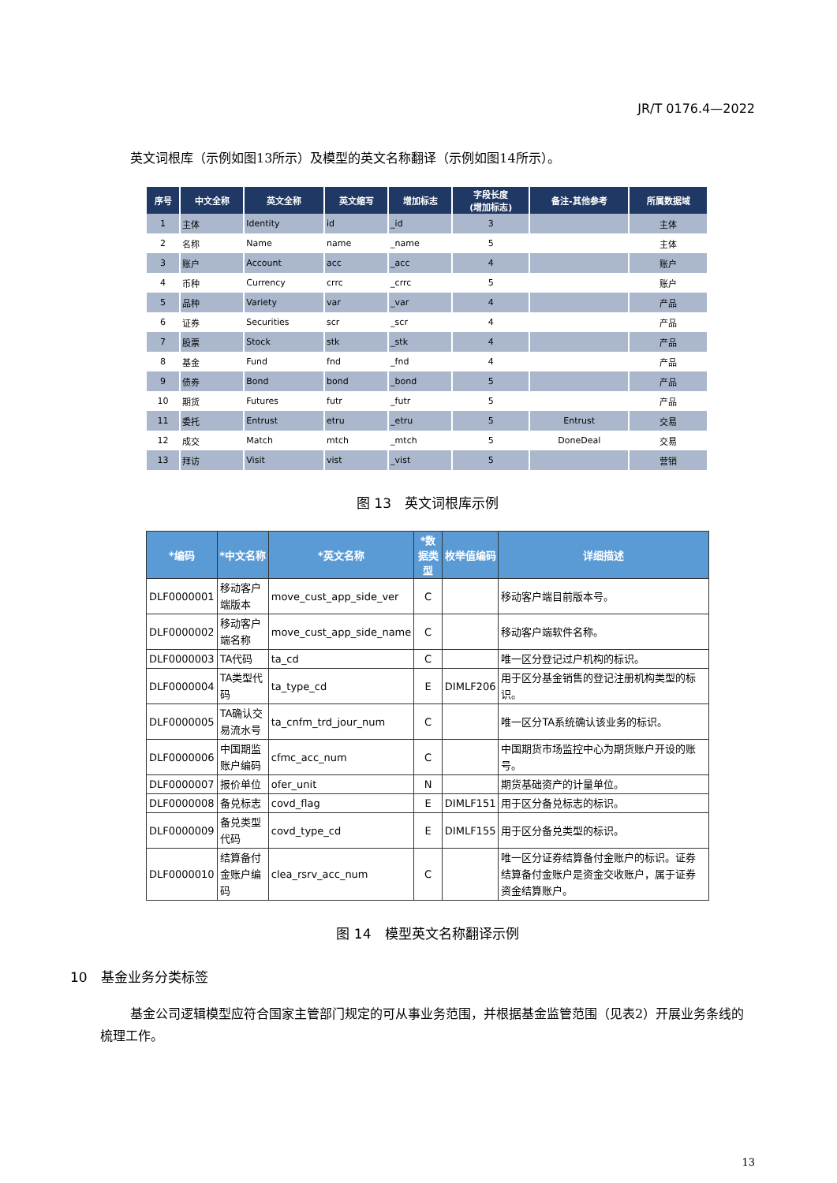JR/T 0176.4—2022
英文词根库（示例如图13所示）及模型的英文名称翻译（示例如图14所示）。
| 序号 | 中文全称 | 英文全称 | 英文缩写 | 增加标志 | 字段长度 (增加标志) | 备注-其他参考 | 所属数据域 |
| --- | --- | --- | --- | --- | --- | --- | --- |
| 1 | 主体 | Identity | id | _id | 3 | | 主体 |
| 2 | 名称 | Name | name | _name | 5 | | 主体 |
| 3 | 账户 | Account | acc | _acc | 4 | | 账户 |
| 4 | 币种 | Currency | crrc | _crrc | 5 | | 账户 |
| 5 | 品种 | Variety | var | _var | 4 | | 产品 |
| 6 | 证券 | Securities | scr | _scr | 4 | | 产品 |
| 7 | 股票 | Stock | stk | _stk | 4 | | 产品 |
| 8 | 基金 | Fund | fnd | _fnd | 4 | | 产品 |
| 9 | 债券 | Bond | bond | _bond | 5 | | 产品 |
| 10 | 期货 | Futures | futr | _futr | 5 | | 产品 |
| 11 | 委托 | Entrust | etru | _etru | 5 | Entrust | 交易 |
| 12 | 成交 | Match | mtch | _mtch | 5 | DoneDeal | 交易 |
| 13 | 拜访 | Visit | vist | _vist | 5 | | 营销 |
图 13　英文词根库示例
| *编码 | *中文名称 | *英文名称 | *数据类型 | 枚举值编码 | 详细描述 |
| --- | --- | --- | --- | --- | --- |
| DLF0000001 | 移动客户端版本 | move_cust_app_side_ver | C | | 移动客户端目前版本号。 |
| DLF0000002 | 移动客户端名称 | move_cust_app_side_name | C | | 移动客户端软件名称。 |
| DLF0000003 | TA代码 | ta_cd | C | | 唯一区分登记过户机构的标识。 |
| DLF0000004 | TA类型代码 | ta_type_cd | E | DIMLF206 | 用于区分基金销售的登记注册机构类型的标识。 |
| DLF0000005 | TA确认交易流水号 | ta_cnfm_trd_jour_num | C | | 唯一区分TA系统确认该业务的标识。 |
| DLF0000006 | 中国期监账户编码 | cfmc_acc_num | C | | 中国期货市场监控中心为期货账户开设的账号。 |
| DLF0000007 | 报价单位 | ofer_unit | N | | 期货基础资产的计量单位。 |
| DLF0000008 | 备兑标志 | covd_flag | E | DIMLF151 | 用于区分备兑标志的标识。 |
| DLF0000009 | 备兑类型代码 | covd_type_cd | E | DIMLF155 | 用于区分备兑类型的标识。 |
| DLF0000010 | 结算备付金账户编码 | clea_rsrv_acc_num | C | | 唯一区分证券结算备付金账户的标识。证券结算备付金账户是资金交收账户，属于证券资金结算账户。 |
图 14　模型英文名称翻译示例
10　基金业务分类标签
基金公司逻辑模型应符合国家主管部门规定的可从事业务范围，并根据基金监管范围（见表2）开展业务条线的梳理工作。
13